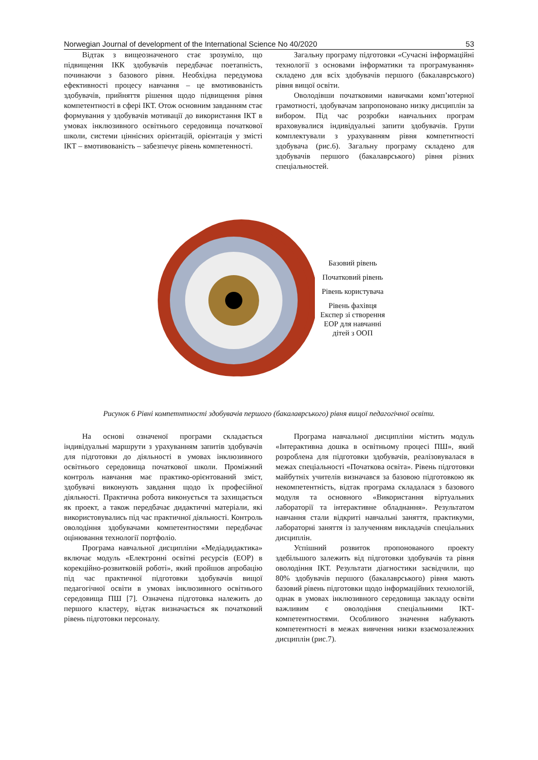Norwegian Journal of development of the International Science No 40/2020 53
Відтак з вищеозначеного стає зрозуміло, що підвищення ІКК здобувачів передбачає поетапність, починаючи з базового рівня. Необхідна передумова ефективності процесу навчання – це вмотивованість здобувачів, прийняття рішення щодо підвищення рівня компетентності в сфері ІКТ. Отож основним завданням стає формування у здобувачів мотивації до використання ІКТ в умовах інклюзивного освітнього середовища початкової школи, системи ціннісних орієнтацій, орієнтація у змісті ІКТ – вмотивованість – забезпечує рівень компетенності.
Загальну програму підготовки «Сучасні інформаційні технології з основами інформатики та програмування» складено для всіх здобувачів першого (бакалаврського) рівня вищої освіти.
Оволодівши початковими навичками комп’ютерної грамотності, здобувачам запропоновано низку дисциплін за вибором. Під час розробки навчальних програм враховувалися індивідуальні запити здобувачів. Групи комплектували з урахуванням рівня компетнтності здобувача (рис.6). Загальну програму складено для здобувачів першого (бакалаврського) рівня різних спеціальностей.
Базовий рівень
Початковий рівень
Рівень користувача
Рівень фахівця Експер зі створення ЕОР для навчанні дітей з ООП
Рисунок 6 Рівні компетнтності здобувачів першого (бакалаврського) рівня вищої педагогічної освіти.
На основі означеної програми складається індивідуальні маршрути з урахуванням запитів здобувачів для підготовки до діяльності в умовах інклюзивного освітнього середовища початкової школи. Проміжний контроль навчання має практико-орієнтований зміст, здобувачі виконують завдання щодо їх професійної діяльності. Практична робота виконується та захищається як проект, а також передбачає дидактичні матеріали, які використовувались під час практичної діяльності. Контроль оволодіння здобувачами компетентностями передбачає оцінювання технології портфоліо.
Програма навчальної дисципліни «Медіадидактика» включає модуль «Електронні освітні ресурсів (ЕОР) в корекційно-розвитковій роботі», який пройшов апробацію під час практичної підготовки здобувачів вищої педагогічної освіти в умовах інклюзивного освітнього середовища ПШ [7]. Означена підготовка належить до першого кластеру, відтак визначається як початковий рівень підготовки персоналу.
Програма навчальної дисципліни містить модуль «Інтерактивна дошка в освітньому процесі ПШ», який розроблена для підготовки здобувачів, реалізовувалася в межах спеціальності «Початкова освіта». Рівень підготовки майбутніх учителів визначався за базовою підготовкою як некомпетентність, відтак програма складалася з базового модуля та основного «Використання віртуальних лабораторії та інтерактивне обладнання». Результатом навчання стали відкриті навчальні заняття, практикуми, лабораторні заняття із залученням викладачів спеціальних дисциплін.
Успішний розвиток пропонованого проекту здебільшого залежить від підготовки здобувачів та рівня оволодіння ІКТ. Результати діагностики засвідчили, що 80% здобувачів першого (бакалаврського) рівня мають базовий рівень підготовки щодо інформаційних технологій, однак в умовах інклюзивного середовища закладу освіти важливим є оволодіння спеціальними ІКТ-компетентностями. Особливого значення набувають компетентності в межах вивчення низки взаємозалежних дисциплін (рис.7).